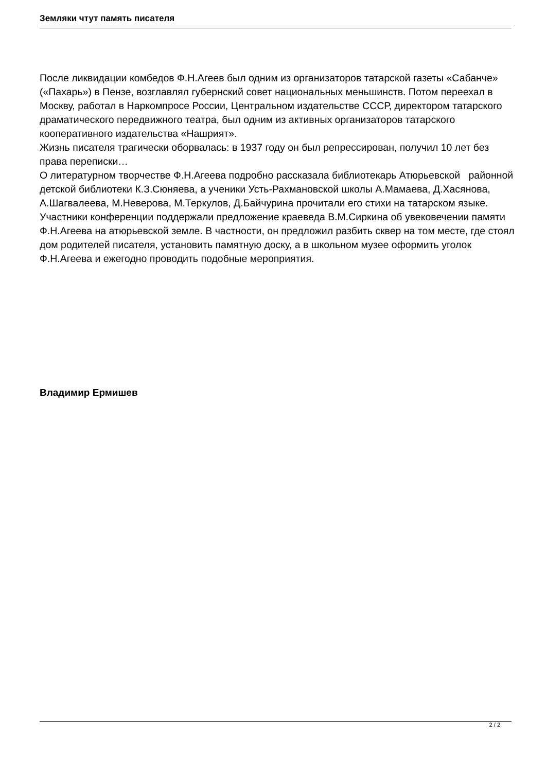Земляки чтут память писателя
После ликвидации комбедов Ф.Н.Агеев был одним из организаторов татарской газеты «Сабанче» («Пахарь») в Пензе, возглавлял губернский совет национальных меньшинств. Потом переехал в Москву, работал в Наркомпросе России, Центральном издательстве СССР, директором татарского драматического передвижного театра, был одним из активных организаторов татарского кооперативного издательства «Нашрият».
Жизнь писателя трагически оборвалась: в 1937 году он был репрессирован, получил 10 лет без права переписки…
О литературном творчестве Ф.Н.Агеева подробно рассказала библиотекарь Атюрьевской районной детской библиотеки К.З.Сюняева, а ученики Усть-Рахмановской школы А.Мамаева, Д.Хасянова, А.Шагвалеева, М.Неверова, М.Теркулов, Д.Байчурина прочитали его стихи на татарском языке.
Участники конференции поддержали предложение краеведа В.М.Сиркина об увековечении памяти Ф.Н.Агеева на атюрьевской земле. В частности, он предложил разбить сквер на том месте, где стоял дом родителей писателя, установить памятную доску, а в школьном музее оформить уголок Ф.Н.Агеева и ежегодно проводить подобные мероприятия.
Владимир Ермишев
2 / 2